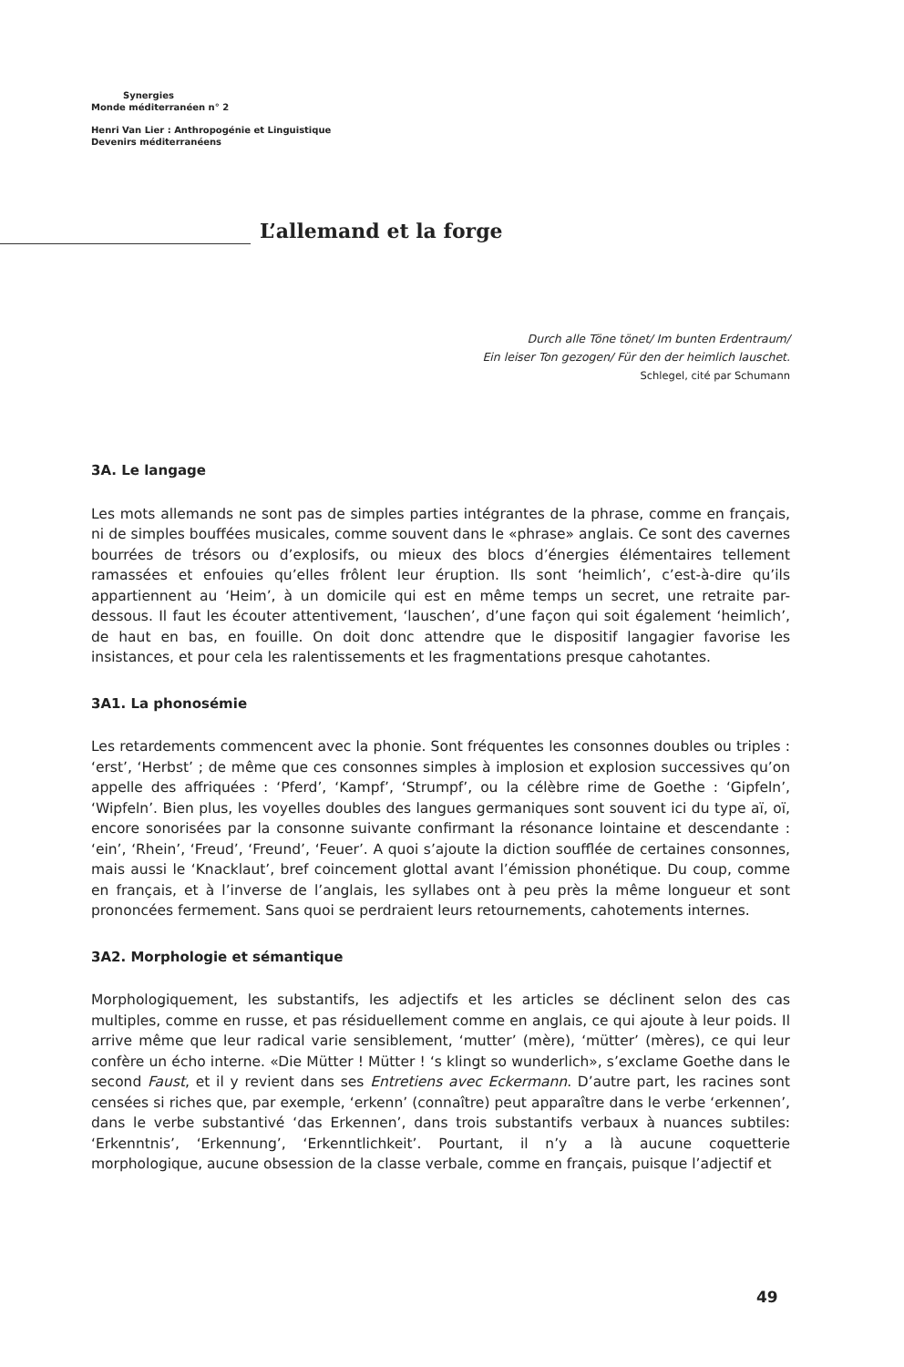Synergies
Monde méditerranéen n° 2
Henri Van Lier : Anthropogénie et Linguistique
Devenirs méditerranéens
L’allemand et la forge
Durch alle Töne tönet/ Im bunten Erdentraum/
Ein leiser Ton gezogen/ Für den der heimlich lauschet.
Schlegel, cité par Schumann
3A. Le langage
Les mots allemands ne sont pas de simples parties intégrantes de la phrase, comme en français, ni de simples bouffées musicales, comme souvent dans le «phrase» anglais. Ce sont des cavernes bourrées de trésors ou d’explosifs, ou mieux des blocs d’énergies élémentaires tellement ramassées et enfouies qu’elles frôlent leur éruption. Ils sont ‘heimlich’, c’est-à-dire qu’ils appartiennent au ‘Heim’, à un domicile qui est en même temps un secret, une retraite par-dessous. Il faut les écouter attentivement, ‘lauschen’, d’une façon qui soit également ‘heimlich’, de haut en bas, en fouille. On doit donc attendre que le dispositif langagier favorise les insistances, et pour cela les ralentissements et les fragmentations presque cahotantes.
3A1. La phonosémie
Les retardements commencent avec la phonie. Sont fréquentes les consonnes doubles ou triples : ‘erst’, ‘Herbst’ ; de même que ces consonnes simples à implosion et explosion successives qu’on appelle des affriquées : ‘Pferd’, ‘Kampf’, ‘Strumpf’, ou la célèbre rime de Goethe : ‘Gipfeln’, ‘Wipfeln’. Bien plus, les voyelles doubles des langues germaniques sont souvent ici du type aï, oï, encore sonorisées par la consonne suivante confirmant la résonance lointaine et descendante : ‘ein’, ‘Rhein’, ‘Freud’, ‘Freund’, ‘Feuer’. A quoi s’ajoute la diction soufflée de certaines consonnes, mais aussi le ‘Knacklaut’, bref coincement glottal avant l’émission phonétique. Du coup, comme en français, et à l’inverse de l’anglais, les syllabes ont à peu près la même longueur et sont prononcées fermement. Sans quoi se perdraient leurs retournements, cahotements internes.
3A2. Morphologie et sémantique
Morphologiquement, les substantifs, les adjectifs et les articles se déclinent selon des cas multiples, comme en russe, et pas résiduellement comme en anglais, ce qui ajoute à leur poids. Il arrive même que leur radical varie sensiblement, ‘mutter’ (mère), ‘mütter’ (mères), ce qui leur confère un écho interne. «Die Mütter ! Mütter ! ‘s klingt so wunderlich», s’exclame Goethe dans le second Faust, et il y revient dans ses Entretiens avec Eckermann. D’autre part, les racines sont censées si riches que, par exemple, ‘erkenn’ (connaître) peut apparaître dans le verbe ‘erkennen’, dans le verbe substantivé ‘das Erkennen’, dans trois substantifs verbaux à nuances subtiles: ‘Erkenntnis’, ‘Erkennung’, ‘Erkenntlichkeit’. Pourtant, il n’y a là aucune coquetterie morphologique, aucune obsession de la classe verbale, comme en français, puisque l’adjectif et
49